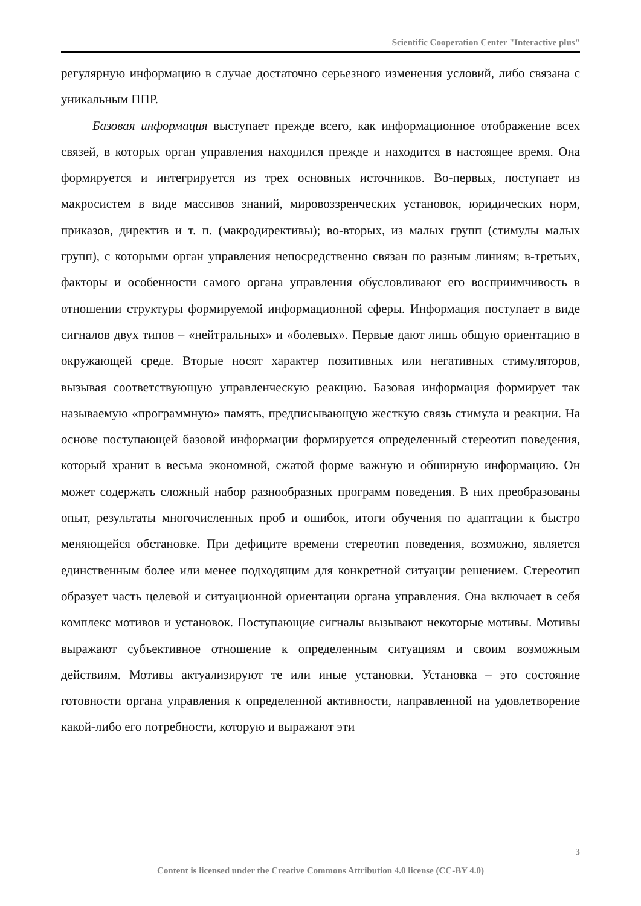Scientific Cooperation Center "Interactive plus"
регулярную информацию в случае достаточно серьезного изменения условий, либо связана с уникальным ППР.
Базовая информация выступает прежде всего, как информационное отображение всех связей, в которых орган управления находился прежде и находится в настоящее время. Она формируется и интегрируется из трех основных источников. Во-первых, поступает из макросистем в виде массивов знаний, мировоззренческих установок, юридических норм, приказов, директив и т. п. (макродирективы); во-вторых, из малых групп (стимулы малых групп), с которыми орган управления непосредственно связан по разным линиям; в-третьих, факторы и особенности самого органа управления обусловливают его восприимчивость в отношении структуры формируемой информационной сферы. Информация поступает в виде сигналов двух типов – «нейтральных» и «болевых». Первые дают лишь общую ориентацию в окружающей среде. Вторые носят характер позитивных или негативных стимуляторов, вызывая соответствующую управленческую реакцию. Базовая информация формирует так называемую «программную» память, предписывающую жесткую связь стимула и реакции. На основе поступающей базовой информации формируется определенный стереотип поведения, который хранит в весьма экономной, сжатой форме важную и обширную информацию. Он может содержать сложный набор разнообразных программ поведения. В них преобразованы опыт, результаты многочисленных проб и ошибок, итоги обучения по адаптации к быстро меняющейся обстановке. При дефиците времени стереотип поведения, возможно, является единственным более или менее подходящим для конкретной ситуации решением. Стереотип образует часть целевой и ситуационной ориентации органа управления. Она включает в себя комплекс мотивов и установок. Поступающие сигналы вызывают некоторые мотивы. Мотивы выражают субъективное отношение к определенным ситуациям и своим возможным действиям. Мотивы актуализируют те или иные установки. Установка – это состояние готовности органа управления к определенной активности, направленной на удовлетворение какой-либо его потребности, которую и выражают эти
3
Content is licensed under the Creative Commons Attribution 4.0 license (CC-BY 4.0)